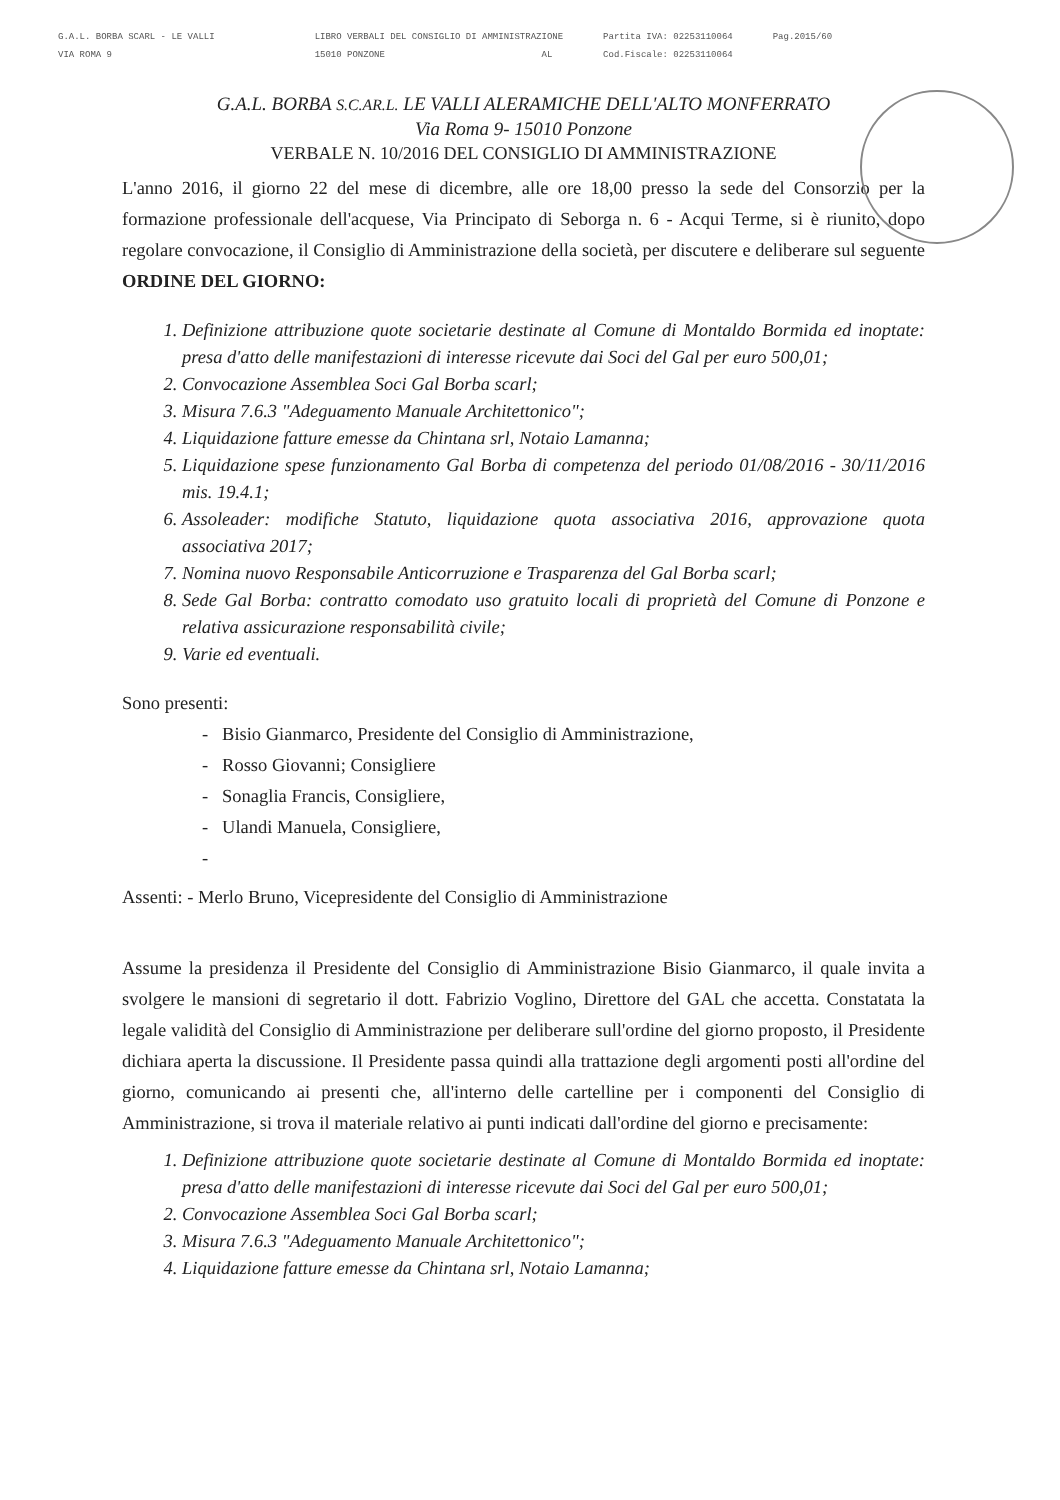G.A.L. BORBA SCARL - LE VALLI
VIA ROMA 9
LIBRO VERBALI DEL CONSIGLIO DI AMMINISTRAZIONE
15010 PONZONE AL
Partita IVA: 02253110064
Cod.Fiscale: 02253110064
Pag.2015/60
G.A.L. BORBA S.C.AR.L. LE VALLI ALERAMICHE DELL'ALTO MONFERRATO
Via Roma 9- 15010 Ponzone
VERBALE N. 10/2016 DEL CONSIGLIO DI AMMINISTRAZIONE
L'anno 2016, il giorno 22 del mese di dicembre, alle ore 18,00 presso la sede del Consorzio per la formazione professionale dell'acquese, Via Principato di Seborga n. 6 - Acqui Terme, si è riunito, dopo regolare convocazione, il Consiglio di Amministrazione della società, per discutere e deliberare sul seguente ORDINE DEL GIORNO:
1. Definizione attribuzione quote societarie destinate al Comune di Montaldo Bormida ed inoptate: presa d'atto delle manifestazioni di interesse ricevute dai Soci del Gal per euro 500,01;
2. Convocazione Assemblea Soci Gal Borba scarl;
3. Misura 7.6.3 "Adeguamento Manuale Architettonico";
4. Liquidazione fatture emesse da Chintana srl, Notaio Lamanna;
5. Liquidazione spese funzionamento Gal Borba di competenza del periodo 01/08/2016 - 30/11/2016 mis. 19.4.1;
6. Assoleader: modifiche Statuto, liquidazione quota associativa 2016, approvazione quota associativa 2017;
7. Nomina nuovo Responsabile Anticorruzione e Trasparenza del Gal Borba scarl;
8. Sede Gal Borba: contratto comodato uso gratuito locali di proprietà del Comune di Ponzone e relativa assicurazione responsabilità civile;
9. Varie ed eventuali.
Sono presenti:
- Bisio Gianmarco, Presidente del Consiglio di Amministrazione,
- Rosso Giovanni; Consigliere
- Sonaglia Francis, Consigliere,
- Ulandi Manuela, Consigliere,
-
Assenti: - Merlo Bruno, Vicepresidente del Consiglio di Amministrazione
Assume la presidenza il Presidente del Consiglio di Amministrazione Bisio Gianmarco, il quale invita a svolgere le mansioni di segretario il dott. Fabrizio Voglino, Direttore del GAL che accetta. Constatata la legale validità del Consiglio di Amministrazione per deliberare sull'ordine del giorno proposto, il Presidente dichiara aperta la discussione. Il Presidente passa quindi alla trattazione degli argomenti posti all'ordine del giorno, comunicando ai presenti che, all'interno delle cartelline per i componenti del Consiglio di Amministrazione, si trova il materiale relativo ai punti indicati dall'ordine del giorno e precisamente:
1. Definizione attribuzione quote societarie destinate al Comune di Montaldo Bormida ed inoptate: presa d'atto delle manifestazioni di interesse ricevute dai Soci del Gal per euro 500,01;
2. Convocazione Assemblea Soci Gal Borba scarl;
3. Misura 7.6.3 "Adeguamento Manuale Architettonico";
4. Liquidazione fatture emesse da Chintana srl, Notaio Lamanna;